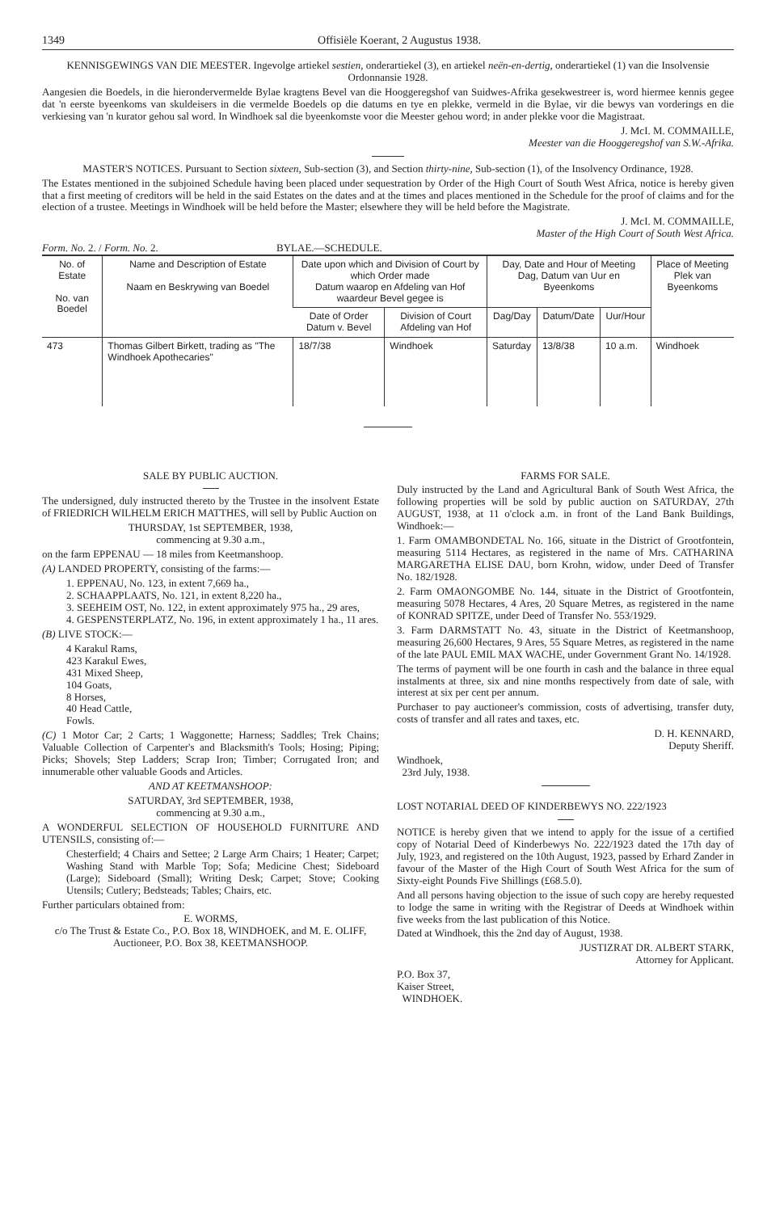1349 Offisiële Koerant, 2 Augustus 1938.
KENNISGEWINGS VAN DIE MEESTER. Ingevolge artiekel sestien, onderartiekel (3), en artiekel neën-en-dertig, onderartiekel (1) van die Insolvensie Ordonnansie 1928.
Aangesien die Boedels, in die hierondervermelde Bylae kragtens Bevel van die Hooggeregshof van Suidwes-Afrika gesekwestreer is, word hiermee kennis gegee dat 'n eerste byeenkoms van skuldeisers in die vermelde Boedels op die datums en tye en plekke, vermeld in die Bylae, vir die bewys van vorderings en die verkiesing van 'n kurator gehou sal word. In Windhoek sal die byeenkomste voor die Meester gehou word; in ander plekke voor die Magistraat.
J. McI. M. COMMAILLE,
Meester van die Hooggeregshof van S.W.-Afrika.
MASTER'S NOTICES. Pursuant to Section sixteen, Sub-section (3), and Section thirty-nine, Sub-section (1), of the Insolvency Ordinance, 1928.
The Estates mentioned in the subjoined Schedule having been placed under sequestration by Order of the High Court of South West Africa, notice is hereby given that a first meeting of creditors will be held in the said Estates on the dates and at the times and places mentioned in the Schedule for the proof of claims and for the election of a trustee. Meetings in Windhoek will be held before the Master; elsewhere they will be held before the Magistrate.
J. McI. M. COMMAILLE,
Master of the High Court of South West Africa.
Form. No. 2. / Form. No. 2. BYLAE.—SCHEDULE.
| No. of Estate No. van Boedel | Name and Description of Estate Naam en Beskrywing van Boedel | Date upon which and Division of Court by which Order made Datum waarop en Afdeling van Hof waardeur Bevel gegee is | | Day, Date and Hour of Meeting Dag, Datum van Uur en Byeenkoms | | | Place of Meeting Plek van Byeenkoms |
| --- | --- | --- | --- | --- | --- | --- | --- |
| | | Date of Order Datum v. Bevel | Division of Court Afdeling van Hof | Dag/Day | Datum/Date | Uur/Hour | |
| 473 | Thomas Gilbert Birkett, trading as "The Windhoek Apothecaries" | 18/7/38 | Windhoek | Saturday | 13/8/38 | 10 a.m. | Windhoek |
SALE BY PUBLIC AUCTION.
The undersigned, duly instructed thereto by the Trustee in the insolvent Estate of FRIEDRICH WILHELM ERICH MATTHES, will sell by Public Auction on
THURSDAY, 1st SEPTEMBER, 1938,
commencing at 9.30 a.m.,
on the farm EPPENAU — 18 miles from Keetmanshoop.
(A) LANDED PROPERTY, consisting of the farms:—
1. EPPENAU, No. 123, in extent 7,669 ha.,
2. SCHAAPPLAATS, No. 121, in extent 8,220 ha.,
3. SEEHEIM OST, No. 122, in extent approximately 975 ha., 29 ares,
4. GESPENSTERPLATZ, No. 196, in extent approximately 1 ha., 11 ares.
(B) LIVE STOCK:—
4 Karakul Rams,
423 Karakul Ewes,
431 Mixed Sheep,
104 Goats,
8 Horses,
40 Head Cattle,
Fowls.
(C) 1 Motor Car; 2 Carts; 1 Waggonette; Harness; Saddles; Trek Chains; Valuable Collection of Carpenter's and Blacksmith's Tools; Hosing; Piping; Picks; Shovels; Step Ladders; Scrap Iron; Timber; Corrugated Iron; and innumerable other valuable Goods and Articles.
AND AT KEETMANSHOOP:
SATURDAY, 3rd SEPTEMBER, 1938,
commencing at 9.30 a.m.,
A WONDERFUL SELECTION OF HOUSEHOLD FURNITURE AND UTENSILS, consisting of:—
Chesterfield; 4 Chairs and Settee; 2 Large Arm Chairs; 1 Heater; Carpet; Washing Stand with Marble Top; Sofa; Medicine Chest; Sideboard (Large); Sideboard (Small); Writing Desk; Carpet; Stove; Cooking Utensils; Cutlery; Bedsteads; Tables; Chairs, etc.
Further particulars obtained from:
E. WORMS,
c/o The Trust & Estate Co., P.O. Box 18, WINDHOEK, and M. E. OLIFF,
Auctioneer, P.O. Box 38, KEETMANSHOOP.
FARMS FOR SALE.
Duly instructed by the Land and Agricultural Bank of South West Africa, the following properties will be sold by public auction on SATURDAY, 27th AUGUST, 1938, at 11 o'clock a.m. in front of the Land Bank Buildings, Windhoek:—
1. Farm OMAMBONDETAL No. 166, situate in the District of Grootfontein, measuring 5114 Hectares, as registered in the name of Mrs. CATHARINA MARGARETHA ELISE DAU, born Krohn, widow, under Deed of Transfer No. 182/1928.
2. Farm OMAONGOMBE No. 144, situate in the District of Grootfontein, measuring 5078 Hectares, 4 Ares, 20 Square Metres, as registered in the name of KONRAD SPITZE, under Deed of Transfer No. 553/1929.
3. Farm DARMSTATT No. 43, situate in the District of Keetmanshoop, measuring 26,600 Hectares, 9 Ares, 55 Square Metres, as registered in the name of the late PAUL EMIL MAX WACHE, under Government Grant No. 14/1928.
The terms of payment will be one fourth in cash and the balance in three equal instalments at three, six and nine months respectively from date of sale, with interest at six per cent per annum.
Purchaser to pay auctioneer's commission, costs of advertising, transfer duty, costs of transfer and all rates and taxes, etc.
D. H. KENNARD,
Deputy Sheriff.
Windhoek,
23rd July, 1938.
LOST NOTARIAL DEED OF KINDERBEWYS NO. 222/1923
NOTICE is hereby given that we intend to apply for the issue of a certified copy of Notarial Deed of Kinderbewys No. 222/1923 dated the 17th day of July, 1923, and registered on the 10th August, 1923, passed by Erhard Zander in favour of the Master of the High Court of South West Africa for the sum of Sixty-eight Pounds Five Shillings (£68.5.0).
And all persons having objection to the issue of such copy are hereby requested to lodge the same in writing with the Registrar of Deeds at Windhoek within five weeks from the last publication of this Notice.
Dated at Windhoek, this the 2nd day of August, 1938.
JUSTIZRAT DR. ALBERT STARK,
Attorney for Applicant.
P.O. Box 37,
Kaiser Street,
WINDHOEK.